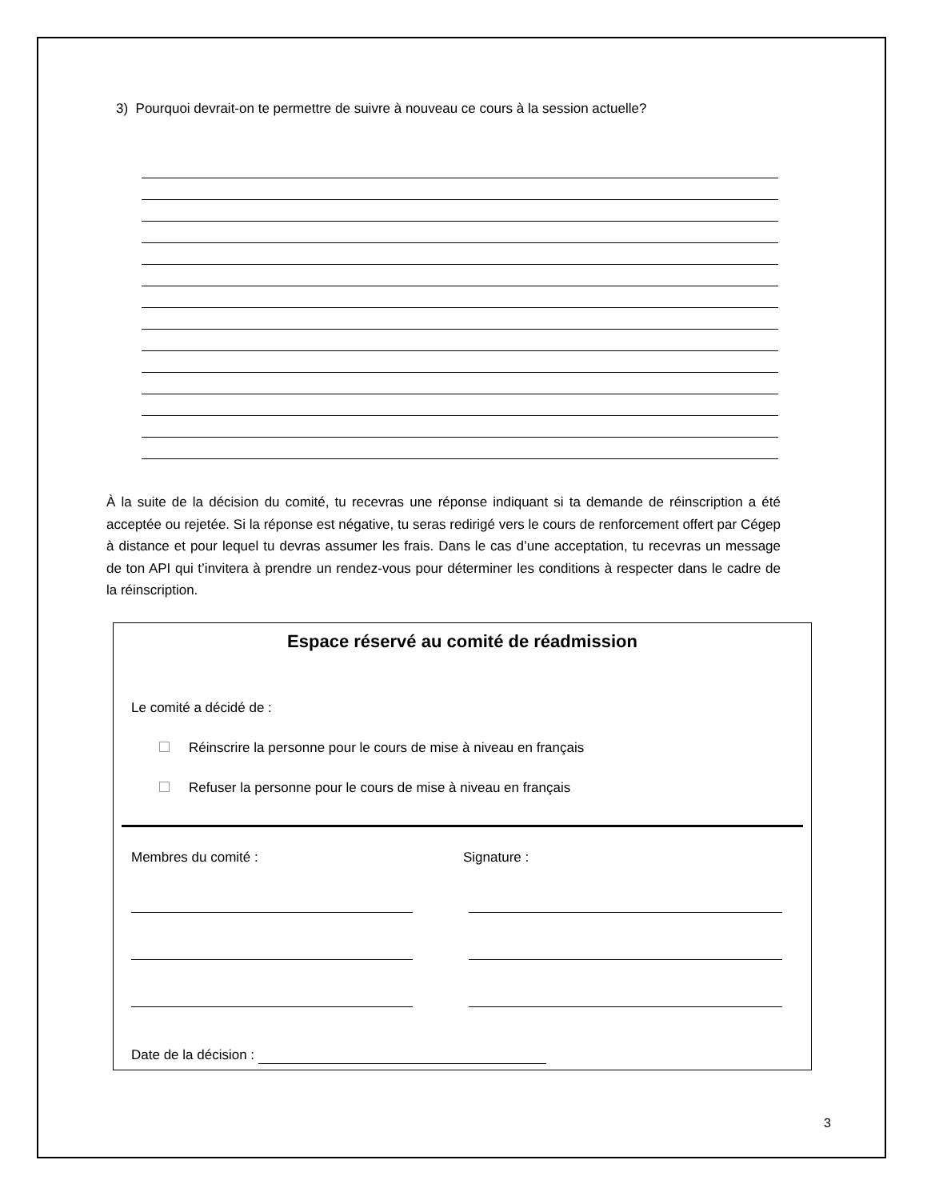3) Pourquoi devrait-on te permettre de suivre à nouveau ce cours à la session actuelle?
À la suite de la décision du comité, tu recevras une réponse indiquant si ta demande de réinscription a été acceptée ou rejetée. Si la réponse est négative, tu seras redirigé vers le cours de renforcement offert par Cégep à distance et pour lequel tu devras assumer les frais. Dans le cas d’une acceptation, tu recevras un message de ton API qui t’invitera à prendre un rendez-vous pour déterminer les conditions à respecter dans le cadre de la réinscription.
Espace réservé au comité de réadmission
Le comité a décidé de :
Réinscrire la personne pour le cours de mise à niveau en français
Refuser la personne pour le cours de mise à niveau en français
Membres du comité : Signature :
Date de la décision :
3